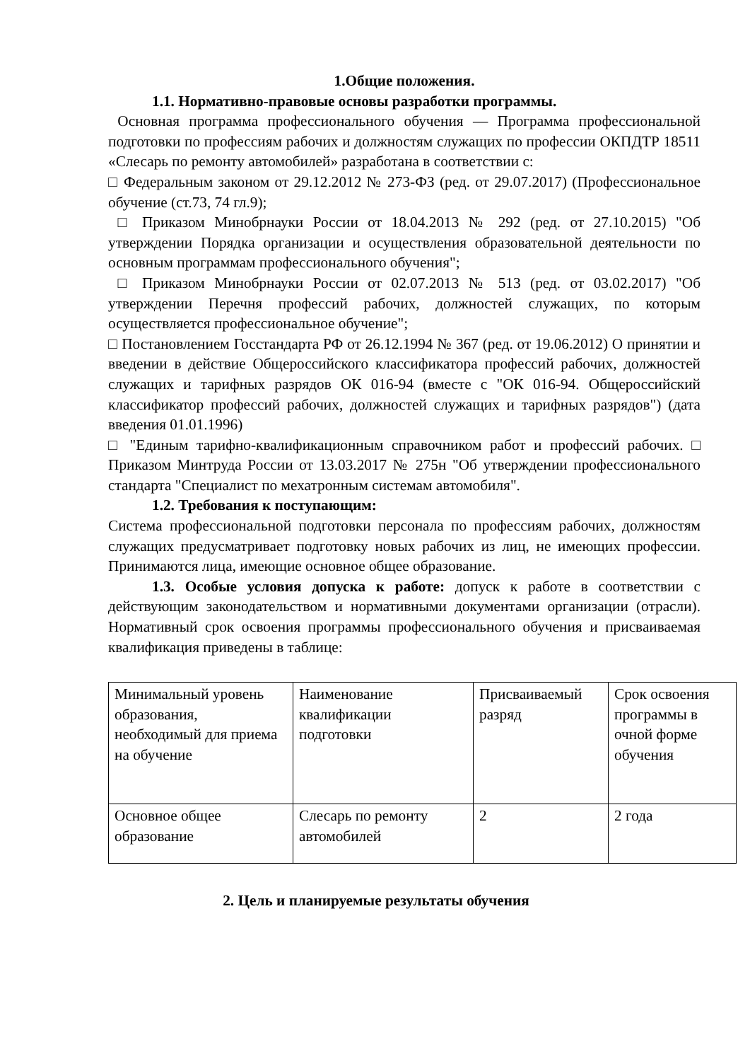1.Общие положения.
1.1. Нормативно-правовые основы разработки программы.
Основная программа профессионального обучения — Программа профессиональной подготовки по профессиям рабочих и должностям служащих по профессии ОКПДТР 18511 «Слесарь по ремонту автомобилей» разработана в соответствии с:
□ Федеральным законом от 29.12.2012 № 273-ФЗ (ред. от 29.07.2017) (Профессиональное обучение (ст.73, 74 гл.9);
□ Приказом Минобрнауки России от 18.04.2013 № 292 (ред. от 27.10.2015) "Об утверждении Порядка организации и осуществления образовательной деятельности по основным программам профессионального обучения";
□ Приказом Минобрнауки России от 02.07.2013 № 513 (ред. от 03.02.2017) "Об утверждении Перечня профессий рабочих, должностей служащих, по которым осуществляется профессиональное обучение";
□ Постановлением Госстандарта РФ от 26.12.1994 № 367 (ред. от 19.06.2012) О принятии и введении в действие Общероссийского классификатора профессий рабочих, должностей служащих и тарифных разрядов ОК 016-94 (вместе с "ОК 016-94. Общероссийский классификатор профессий рабочих, должностей служащих и тарифных разрядов") (дата введения 01.01.1996)
□ "Единым тарифно-квалификационным справочником работ и профессий рабочих. □ Приказом Минтруда России от 13.03.2017 № 275н "Об утверждении профессионального стандарта "Специалист по мехатронным системам автомобиля".
1.2. Требования к поступающим:
Система профессиональной подготовки персонала по профессиям рабочих, должностям служащих предусматривает подготовку новых рабочих из лиц, не имеющих профессии. Принимаются лица, имеющие основное общее образование.
1.3. Особые условия допуска к работе: допуск к работе в соответствии с действующим законодательством и нормативными документами организации (отрасли). Нормативный срок освоения программы профессионального обучения и присваиваемая квалификация приведены в таблице:
| Минимальный уровень образования, необходимый для приема на обучение | Наименование квалификации подготовки | Присваиваемый разряд | Срок освоения программы в очной форме обучения |
| Основное общее образование | Слесарь по ремонту автомобилей | 2 | 2 года |
2. Цель и планируемые результаты обучения